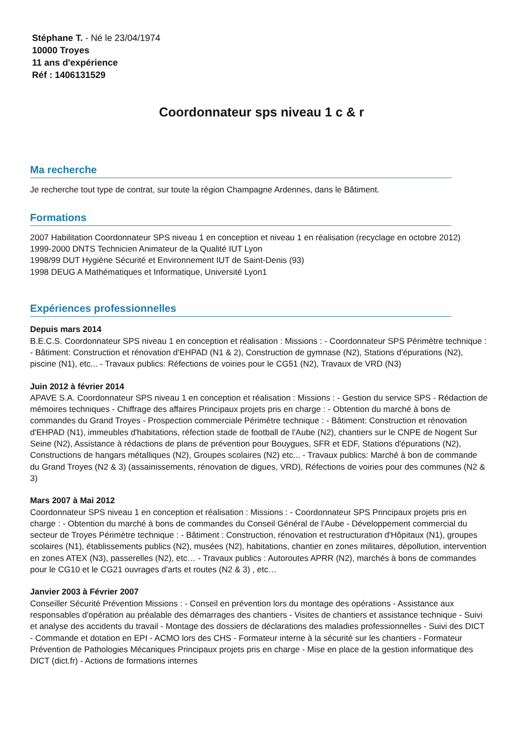Stéphane T. - Né le 23/04/1974
10000 Troyes
11 ans d'expérience
Réf : 1406131529
Coordonnateur sps niveau 1 c & r
Ma recherche
Je recherche tout type de contrat, sur toute la région Champagne Ardennes, dans le Bâtiment.
Formations
2007 Habilitation Coordonnateur SPS niveau 1 en conception et niveau 1 en réalisation (recyclage en octobre 2012)
1999-2000 DNTS Technicien Animateur de la Qualité IUT Lyon
1998/99 DUT Hygiène Sécurité et Environnement IUT de Saint-Denis (93)
1998 DEUG A Mathématiques et Informatique, Université Lyon1
Expériences professionnelles
Depuis mars 2014
B.E.C.S. Coordonnateur SPS niveau 1 en conception et réalisation : Missions : - Coordonnateur SPS Périmètre technique : - Bâtiment: Construction et rénovation d'EHPAD (N1 & 2), Construction de gymnase (N2), Stations d'épurations (N2), piscine (N1), etc... - Travaux publics: Réfections de voiries pour le CG51 (N2), Travaux de VRD (N3)
Juin 2012 à février 2014
APAVE S.A. Coordonnateur SPS niveau 1 en conception et réalisation : Missions : - Gestion du service SPS - Rédaction de mémoires techniques - Chiffrage des affaires Principaux projets pris en charge : - Obtention du marché à bons de commandes du Grand Troyes - Prospection commerciale Périmètre technique : - Bâtiment: Construction et rénovation d'EHPAD (N1), immeubles d'habitations, réfection stade de football de l'Aube (N2), chantiers sur le CNPE de Nogent Sur Seine (N2), Assistance à rédactions de plans de prévention pour Bouygues, SFR et EDF, Stations d'épurations (N2), Constructions de hangars métalliques (N2), Groupes scolaires (N2) etc... - Travaux publics: Marché à bon de commande du Grand Troyes (N2 & 3) (assainissements, rénovation de digues, VRD), Réfections de voiries pour des communes (N2 & 3)
Mars 2007 à Mai 2012
Coordonnateur SPS niveau 1 en conception et réalisation : Missions : - Coordonnateur SPS Principaux projets pris en charge : - Obtention du marché à bons de commandes du Conseil Général de l'Aube - Développement commercial du secteur de Troyes Périmètre technique : - Bâtiment : Construction, rénovation et restructuration d'Hôpitaux (N1), groupes scolaires (N1), établissements publics (N2), musées (N2), habitations, chantier en zones militaires, dépollution, intervention en zones ATEX (N3), passerelles (N2), etc… - Travaux publics : Autoroutes APRR (N2), marchés à bons de commandes pour le CG10 et le CG21 ouvrages d'arts et routes (N2 & 3) , etc…
Janvier 2003 à Février 2007
Conseiller Sécurité Prévention Missions : - Conseil en prévention lors du montage des opérations - Assistance aux responsables d'opération au préalable des démarrages des chantiers - Visites de chantiers et assistance technique - Suivi et analyse des accidents du travail - Montage des dossiers de déclarations des maladies professionnelles - Suivi des DICT - Commande et dotation en EPI - ACMO lors des CHS - Formateur interne à la sécurité sur les chantiers - Formateur Prévention de Pathologies Mécaniques Principaux projets pris en charge - Mise en place de la gestion informatique des DICT (dict.fr) - Actions de formations internes